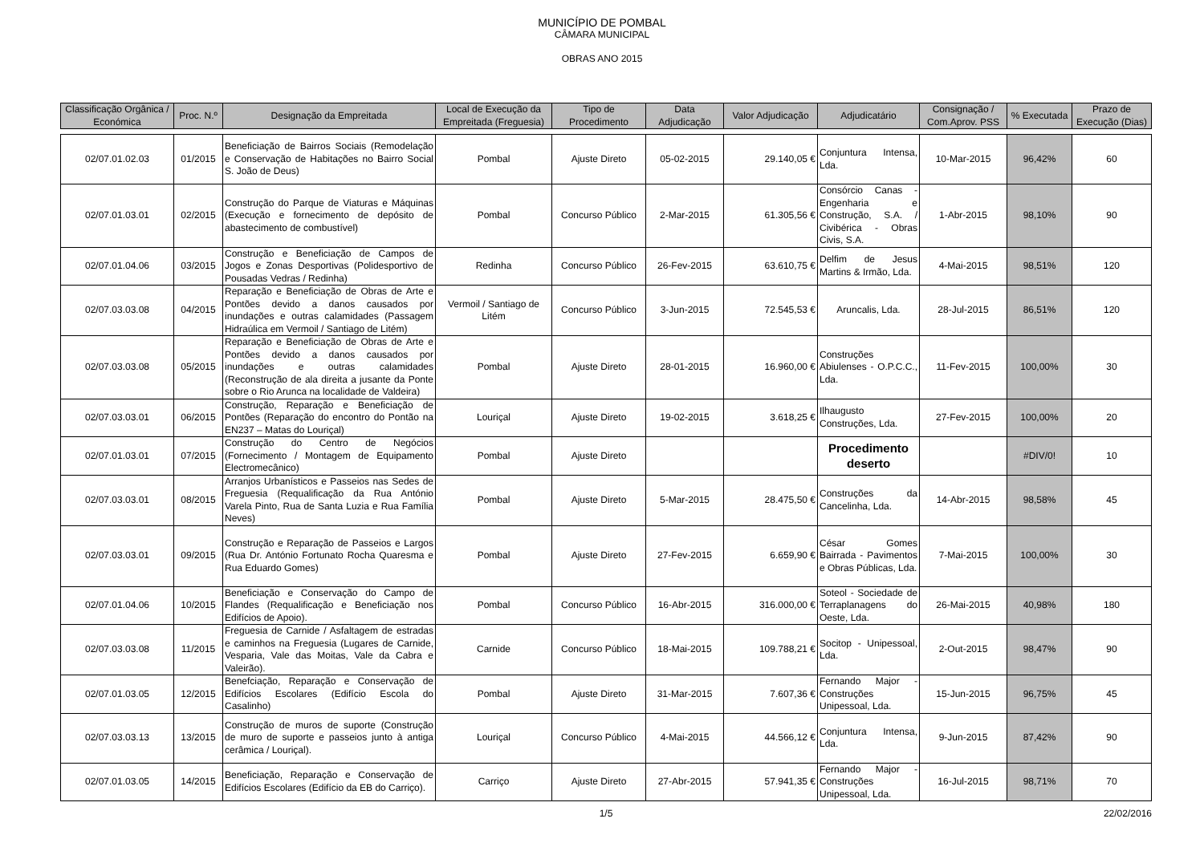MUNICÍPIO DE POMBAL
CÂMARA MUNICIPAL
OBRAS ANO 2015
| Classificação Orgânica / Económica | Proc. N.º | Designação da Empreitada | Local de Execução da Empreitada (Freguesia) | Tipo de Procedimento | Data Adjudicação | Valor Adjudicação | Adjudicatário | Consignação / Com.Aprov. PSS | % Executada | Prazo de Execução (Dias) |
| --- | --- | --- | --- | --- | --- | --- | --- | --- | --- | --- |
| 02/07.01.02.03 | 01/2015 | Beneficiação de Bairros Sociais (Remodelação e Conservação de Habitações no Bairro Social S. João de Deus) | Pombal | Ajuste Direto | 05-02-2015 | 29.140,05 € | Conjuntura Intensa, Lda. | 10-Mar-2015 | 96,42% | 60 |
| 02/07.01.03.01 | 02/2015 | Construção do Parque de Viaturas e Máquinas (Execução e fornecimento de depósito de abastecimento de combustível) | Pombal | Concurso Público | 2-Mar-2015 | 61.305,56 € | Consórcio Canas - Engenharia e Construção, S.A. / Civibérica - Obras Civis, S.A. | 1-Abr-2015 | 98,10% | 90 |
| 02/07.01.04.06 | 03/2015 | Construção e Beneficiação de Campos de Jogos e Zonas Desportivas (Polidesportivo de Pousadas Vedras / Redinha) | Redinha | Concurso Público | 26-Fev-2015 | 63.610,75 € | Delfim de Jesus Martins & Irmão, Lda. | 4-Mai-2015 | 98,51% | 120 |
| 02/07.03.03.08 | 04/2015 | Reparação e Beneficiação de Obras de Arte e Pontões devido a danos causados por inundações e outras calamidades (Passagem Hidraúlica em Vermoil / Santiago de Litém) | Vermoil / Santiago de Litém | Concurso Público | 3-Jun-2015 | 72.545,53 € | Aruncalis, Lda. | 28-Jul-2015 | 86,51% | 120 |
| 02/07.03.03.08 | 05/2015 | Reparação e Beneficiação de Obras de Arte e Pontões devido a danos causados por inundações e outras calamidades (Reconstrução de ala direita a jusante da Ponte sobre o Rio Arunca na localidade de Valdeira) | Pombal | Ajuste Direto | 28-01-2015 | 16.960,00 € | Construções Abiulenses - O.P.C.C., Lda. | 11-Fev-2015 | 100,00% | 30 |
| 02/07.03.03.01 | 06/2015 | Construção, Reparação e Beneficiação de Pontões (Reparação do encontro do Pontão na EN237 – Matas do Louriçal) | Louriçal | Ajuste Direto | 19-02-2015 | 3.618,25 € | Ilhaugusto Construções, Lda. | 27-Fev-2015 | 100,00% | 20 |
| 02/07.01.03.01 | 07/2015 | Construção do Centro de Negócios (Fornecimento / Montagem de Equipamento Electromecânico) | Pombal | Ajuste Direto | | | Procedimento deserto | | #DIV/0! | 10 |
| 02/07.03.03.01 | 08/2015 | Arranjos Urbanísticos e Passeios nas Sedes de Freguesia (Requalificação da Rua António Varela Pinto, Rua de Santa Luzia e Rua Família Neves) | Pombal | Ajuste Direto | 5-Mar-2015 | 28.475,50 € | Construções da Cancelinha, Lda. | 14-Abr-2015 | 98,58% | 45 |
| 02/07.03.03.01 | 09/2015 | Construção e Reparação de Passeios e Largos (Rua Dr. António Fortunato Rocha Quaresma e Rua Eduardo Gomes) | Pombal | Ajuste Direto | 27-Fev-2015 | 6.659,90 € | César Gomes Bairrada - Pavimentos e Obras Públicas, Lda. | 7-Mai-2015 | 100,00% | 30 |
| 02/07.01.04.06 | 10/2015 | Beneficiação e Conservação do Campo de Flandes (Requalificação e Beneficiação nos Edifícios de Apoio). | Pombal | Concurso Público | 16-Abr-2015 | 316.000,00 € | Soteol - Sociedade de Terraplanagens do Oeste, Lda. | 26-Mai-2015 | 40,98% | 180 |
| 02/07.03.03.08 | 11/2015 | Freguesia de Carnide / Asfaltagem de estradas e caminhos na Freguesia (Lugares de Carnide, Vesparia, Vale das Moitas, Vale da Cabra e Valeirão). | Carnide | Concurso Público | 18-Mai-2015 | 109.788,21 € | Socitop - Unipessoal, Lda. | 2-Out-2015 | 98,47% | 90 |
| 02/07.01.03.05 | 12/2015 | Benefciação, Reparação e Conservação de Edifícios Escolares (Edifício Escola do Casalinho) | Pombal | Ajuste Direto | 31-Mar-2015 | 7.607,36 € | Fernando Major - Construções Unipessoal, Lda. | 15-Jun-2015 | 96,75% | 45 |
| 02/07.03.03.13 | 13/2015 | Construção de muros de suporte (Construção de muro de suporte e passeios junto à antiga cerâmica / Louriçal). | Louriçal | Concurso Público | 4-Mai-2015 | 44.566,12 € | Conjuntura Intensa, Lda. | 9-Jun-2015 | 87,42% | 90 |
| 02/07.01.03.05 | 14/2015 | Beneficiação, Reparação e Conservação de Edifícios Escolares (Edifício da EB do Carriço). | Carriço | Ajuste Direto | 27-Abr-2015 | 57.941,35 € | Fernando Major - Construções Unipessoal, Lda. | 16-Jul-2015 | 98,71% | 70 |
1/5 22/02/2016